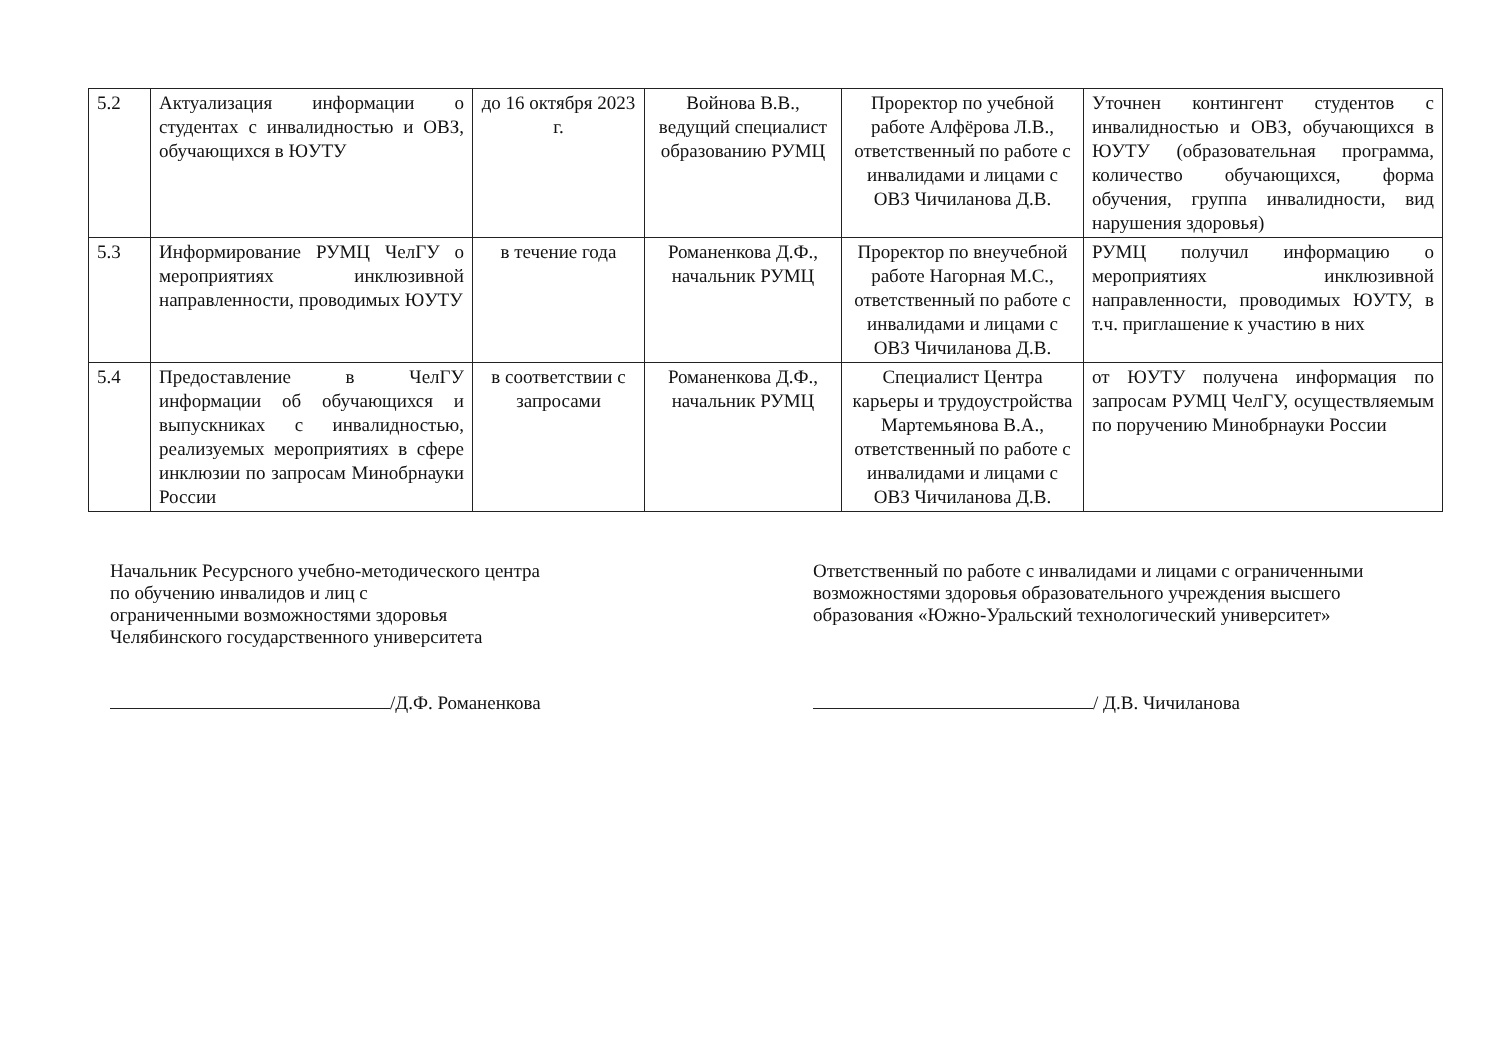| 5.2 | Актуализация информации о студентах с инвалидностью и ОВЗ, обучающихся в ЮУТУ | до 16 октября 2023 г. | Войнова В.В., ведущий специалист образованию РУМЦ | Проректор по учебной работе Алфёрова Л.В., ответственный по работе с инвалидами и лицами с ОВЗ Чичиланова Д.В. | Уточнен контингент студентов с инвалидностью и ОВЗ, обучающихся в ЮУТУ (образовательная программа, количество обучающихся, форма обучения, группа инвалидности, вид нарушения здоровья) |
| 5.3 | Информирование РУМЦ ЧелГУ о мероприятиях инклюзивной направленности, проводимых ЮУТУ | в течение года | Романенкова Д.Ф., начальник РУМЦ | Проректор по внеучебной работе Нагорная М.С., ответственный по работе с инвалидами и лицами с ОВЗ Чичиланова Д.В. | РУМЦ получил информацию о мероприятиях инклюзивной направленности, проводимых ЮУТУ, в т.ч. приглашение к участию в них |
| 5.4 | Предоставление в ЧелГУ информации об обучающихся и выпускниках с инвалидностью, реализуемых мероприятиях в сфере инклюзии по запросам Минобрнауки России | в соответствии с запросами | Романенкова Д.Ф., начальник РУМЦ | Специалист Центра карьеры и трудоустройства Мартемьянова В.А., ответственный по работе с инвалидами и лицами с ОВЗ Чичиланова Д.В. | от ЮУТУ получена информация по запросам РУМЦ ЧелГУ, осуществляемым по поручению Минобрнауки России |
Начальник Ресурсного учебно-методического центра
по обучению инвалидов и лиц с
ограниченными возможностями здоровья
Челябинского государственного университета
/Д.Ф. Романенкова
Ответственный по работе с инвалидами и лицами с ограниченными возможностями здоровья образовательного учреждения высшего образования «Южно-Уральский технологический университет»
/ Д.В. Чичиланова